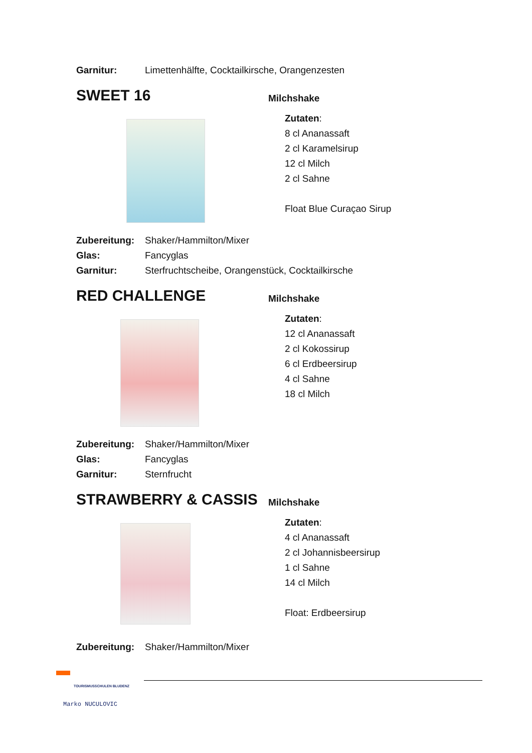Garnitur: Limettenhälfte, Cocktailkirsche, Orangenzesten
SWEET 16
Milchshake
Zutaten:
8 cl Ananassaft
2 cl Karamelsirup
12 cl Milch
2 cl Sahne
Float Blue Curaçao Sirup
Zubereitung: Shaker/Hammilton/Mixer
Glas: Fancyglas
Garnitur: Sterfruchtscheibe, Orangenstück, Cocktailkirsche
RED CHALLENGE
Milchshake
Zutaten:
12 cl Ananassaft
2 cl Kokossirup
6 cl Erdbeersirup
4 cl Sahne
18 cl Milch
Zubereitung: Shaker/Hammilton/Mixer
Glas: Fancyglas
Garnitur: Sternfrucht
STRAWBERRY & CASSIS
Milchshake
Zutaten:
4 cl Ananassaft
2 cl Johannisbeersirup
1 cl Sahne
14 cl Milch
Float: Erdbeersirup
Zubereitung: Shaker/Hammilton/Mixer
TOURISMUSSCHULEN BLUDENZ
Marko NUCULOVIC